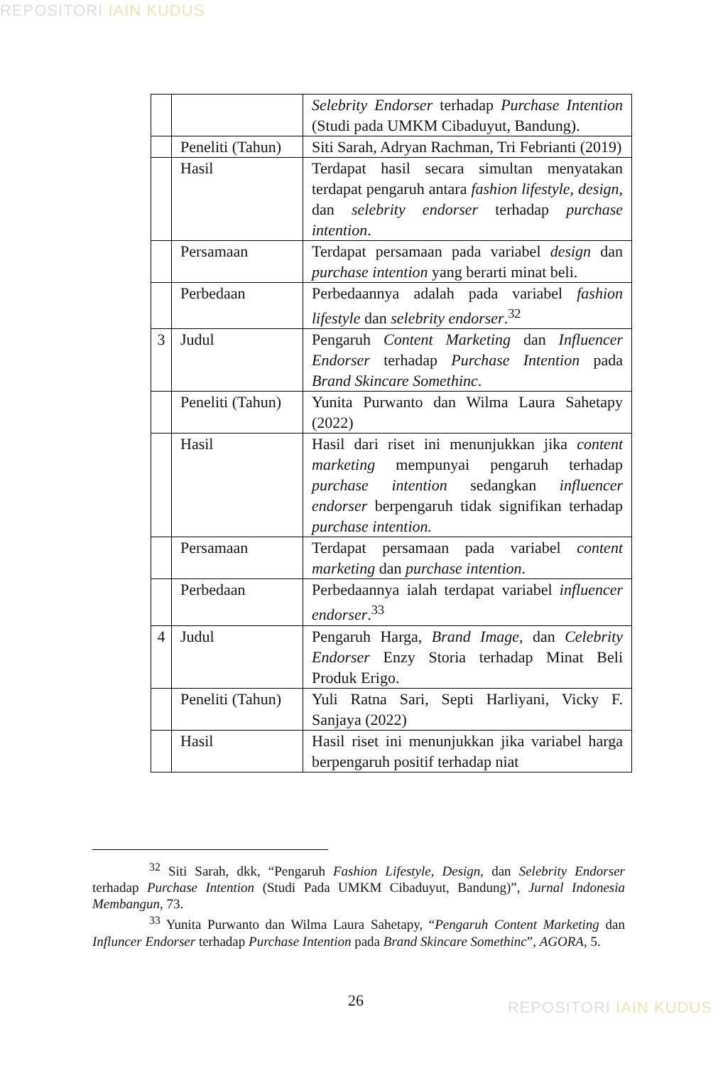REPOSITORI IAIN KUDUS
| | | Selebrity Endorser terhadap Purchase Intention (Studi pada UMKM Cibaduyut, Bandung). |
| | Peneliti (Tahun) | Siti Sarah, Adryan Rachman, Tri Febrianti (2019) |
| | Hasil | Terdapat hasil secara simultan menyatakan terdapat pengaruh antara fashion lifestyle, design, dan selebrity endorser terhadap purchase intention . |
| | Persamaan | Terdapat persamaan pada variabel design dan purchase intention yang berarti minat beli. |
| | Perbedaan | Perbedaannya adalah pada variabel fashion lifestyle dan selebrity endorser .<sup>32</sup> |
| 3 | Judul | Pengaruh Content Marketing dan Influencer Endorser terhadap Purchase Intention pada Brand Skincare Somethinc . |
| | Peneliti (Tahun) | Yunita Purwanto dan Wilma Laura Sahetapy (2022) |
| | Hasil | Hasil dari riset ini menunjukkan jika content marketing mempunyai pengaruh terhadap purchase intention sedangkan influencer endorser berpengaruh tidak signifikan terhadap purchase intention. |
| | Persamaan | Terdapat persamaan pada variabel content marketing dan purchase intention . |
| | Perbedaan | Perbedaannya ialah terdapat variabel influencer endorser .<sup>33</sup> |
| 4 | Judul | Pengaruh Harga, Brand Image, dan Celebrity Endorser Enzy Storia terhadap Minat Beli Produk Erigo. |
| | Peneliti (Tahun) | Yuli Ratna Sari, Septi Harliyani, Vicky F. Sanjaya (2022) |
| | Hasil | Hasil riset ini menunjukkan jika variabel harga berpengaruh positif terhadap niat |
<sup>32</sup> Siti Sarah, dkk, “Pengaruh Fashion Lifestyle, Design, dan Selebrity Endorser terhadap Purchase Intention (Studi Pada UMKM Cibaduyut, Bandung)”, Jurnal Indonesia Membangun, 73.
<sup>33</sup> Yunita Purwanto dan Wilma Laura Sahetapy, “Pengaruh Content Marketing dan Influncer Endorser terhadap Purchase Intention pada Brand Skincare Somethinc”, AGORA, 5.
26 REPOSITORI IAIN KUDUS